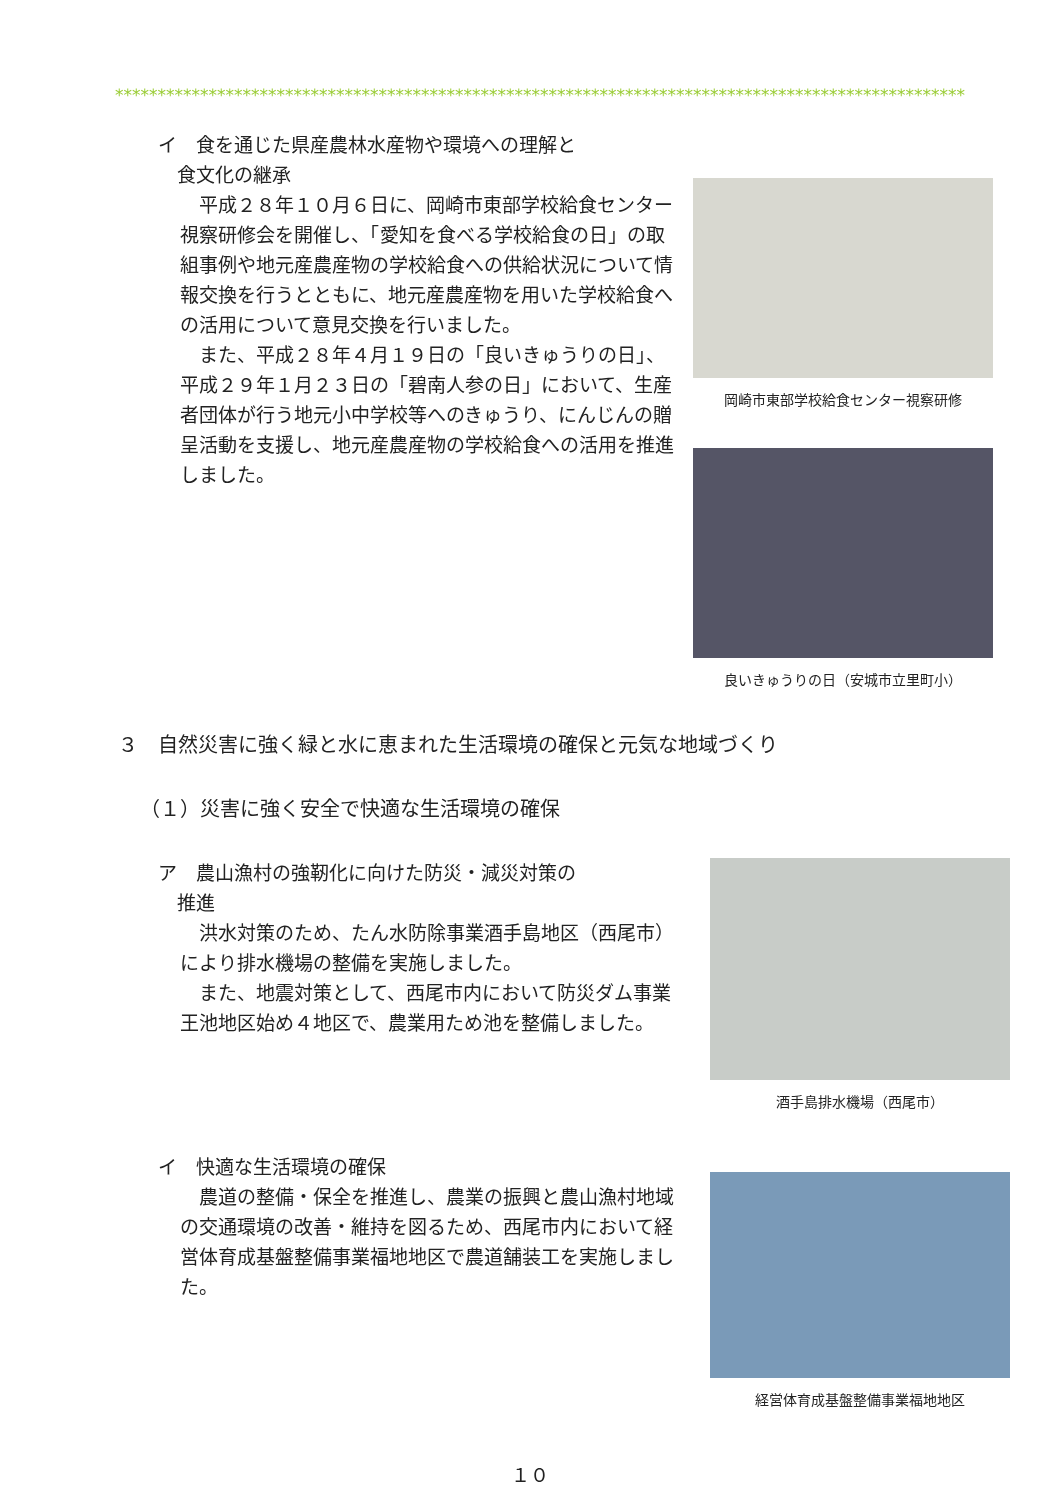****************************************************************************************************
イ　食を通じた県産農林水産物や環境への理解と
　食文化の継承
平成２８年１０月６日に、岡崎市東部学校給食センター視察研修会を開催し、「愛知を食べる学校給食の日」の取組事例や地元産農産物の学校給食への供給状況について情報交換を行うとともに、地元産農産物を用いた学校給食への活用について意見交換を行いました。
また、平成２８年４月１９日の「良いきゅうりの日」、平成２９年１月２３日の「碧南人参の日」において、生産者団体が行う地元小中学校等へのきゅうり、にんじんの贈呈活動を支援し、地元産農産物の学校給食への活用を推進しました。
岡崎市東部学校給食センター視察研修
良いきゅうりの日（安城市立里町小）
３　自然災害に強く緑と水に恵まれた生活環境の確保と元気な地域づくり
（１）災害に強く安全で快適な生活環境の確保
ア　農山漁村の強靭化に向けた防災・減災対策の
　推進
洪水対策のため、たん水防除事業酒手島地区（西尾市）により排水機場の整備を実施しました。
また、地震対策として、西尾市内において防災ダム事業王池地区始め４地区で、農業用ため池を整備しました。
酒手島排水機場（西尾市）
イ　快適な生活環境の確保
農道の整備・保全を推進し、農業の振興と農山漁村地域の交通環境の改善・維持を図るため、西尾市内において経営体育成基盤整備事業福地地区で農道舗装工を実施しました。
経営体育成基盤整備事業福地地区
１０